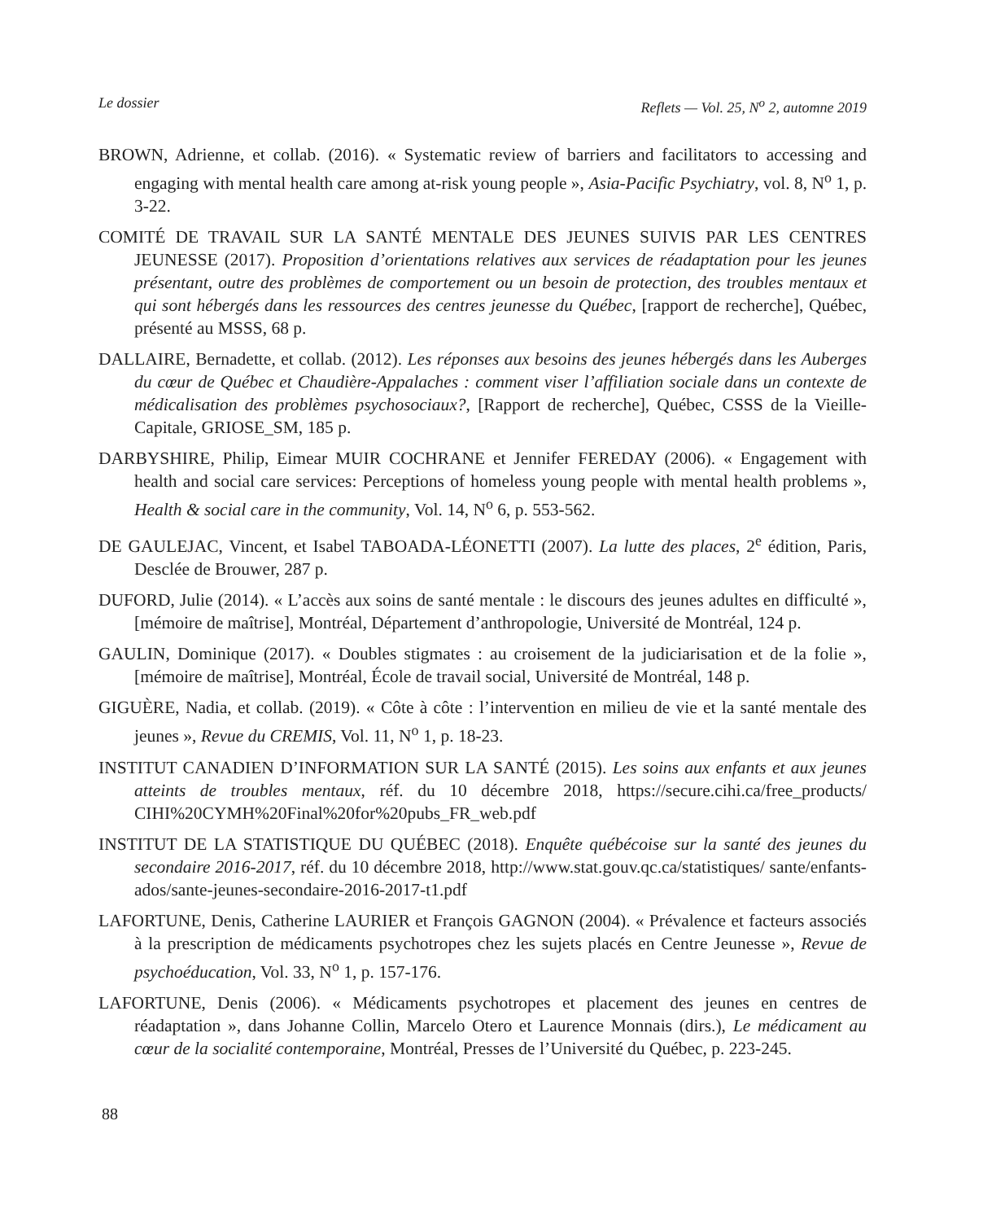Le dossier Reflets — Vol. 25, N<sup>o</sup> 2, automne 2019
BROWN, Adrienne, et collab. (2016). « Systematic review of barriers and facilitators to accessing and engaging with mental health care among at-risk young people », Asia-Pacific Psychiatry, vol. 8, N<sup>o</sup> 1, p. 3-22.
COMITÉ DE TRAVAIL SUR LA SANTÉ MENTALE DES JEUNES SUIVIS PAR LES CENTRES JEUNESSE (2017). Proposition d’orientations relatives aux services de réadaptation pour les jeunes présentant, outre des problèmes de comportement ou un besoin de protection, des troubles mentaux et qui sont hébergés dans les ressources des centres jeunesse du Québec, [rapport de recherche], Québec, présenté au MSSS, 68 p.
DALLAIRE, Bernadette, et collab. (2012). Les réponses aux besoins des jeunes hébergés dans les Auberges du cœur de Québec et Chaudière-Appalaches : comment viser l’affiliation sociale dans un contexte de médicalisation des problèmes psychosociaux?, [Rapport de recherche], Québec, CSSS de la Vieille-Capitale, GRIOSE_SM, 185 p.
DARBYSHIRE, Philip, Eimear MUIR COCHRANE et Jennifer FEREDAY (2006). « Engagement with health and social care services: Perceptions of homeless young people with mental health problems », Health & social care in the community, Vol. 14, N<sup>o</sup> 6, p. 553-562.
DE GAULEJAC, Vincent, et Isabel TABOADA-LÉONETTI (2007). La lutte des places, 2<sup>e</sup> édition, Paris, Desclée de Brouwer, 287 p.
DUFORD, Julie (2014). « L’accès aux soins de santé mentale : le discours des jeunes adultes en difficulté », [mémoire de maîtrise], Montréal, Département d’anthropologie, Université de Montréal, 124 p.
GAULIN, Dominique (2017). « Doubles stigmates : au croisement de la judiciarisation et de la folie », [mémoire de maîtrise], Montréal, École de travail social, Université de Montréal, 148 p.
GIGUÈRE, Nadia, et collab. (2019). « Côte à côte : l’intervention en milieu de vie et la santé mentale des jeunes », Revue du CREMIS, Vol. 11, N<sup>o</sup> 1, p. 18-23.
INSTITUT CANADIEN D’INFORMATION SUR LA SANTÉ (2015). Les soins aux enfants et aux jeunes atteints de troubles mentaux, réf. du 10 décembre 2018, https://secure.cihi.ca/free_products/ CIHI%20CYMH%20Final%20for%20pubs_FR_web.pdf
INSTITUT DE LA STATISTIQUE DU QUÉBEC (2018). Enquête québécoise sur la santé des jeunes du secondaire 2016-2017, réf. du 10 décembre 2018, http://www.stat.gouv.qc.ca/statistiques/ sante/enfants-ados/sante-jeunes-secondaire-2016-2017-t1.pdf
LAFORTUNE, Denis, Catherine LAURIER et François GAGNON (2004). « Prévalence et facteurs associés à la prescription de médicaments psychotropes chez les sujets placés en Centre Jeunesse », Revue de psychoéducation, Vol. 33, N<sup>o</sup> 1, p. 157-176.
LAFORTUNE, Denis (2006). « Médicaments psychotropes et placement des jeunes en centres de réadaptation », dans Johanne Collin, Marcelo Otero et Laurence Monnais (dirs.), Le médicament au cœur de la socialité contemporaine, Montréal, Presses de l’Université du Québec, p. 223-245.
88